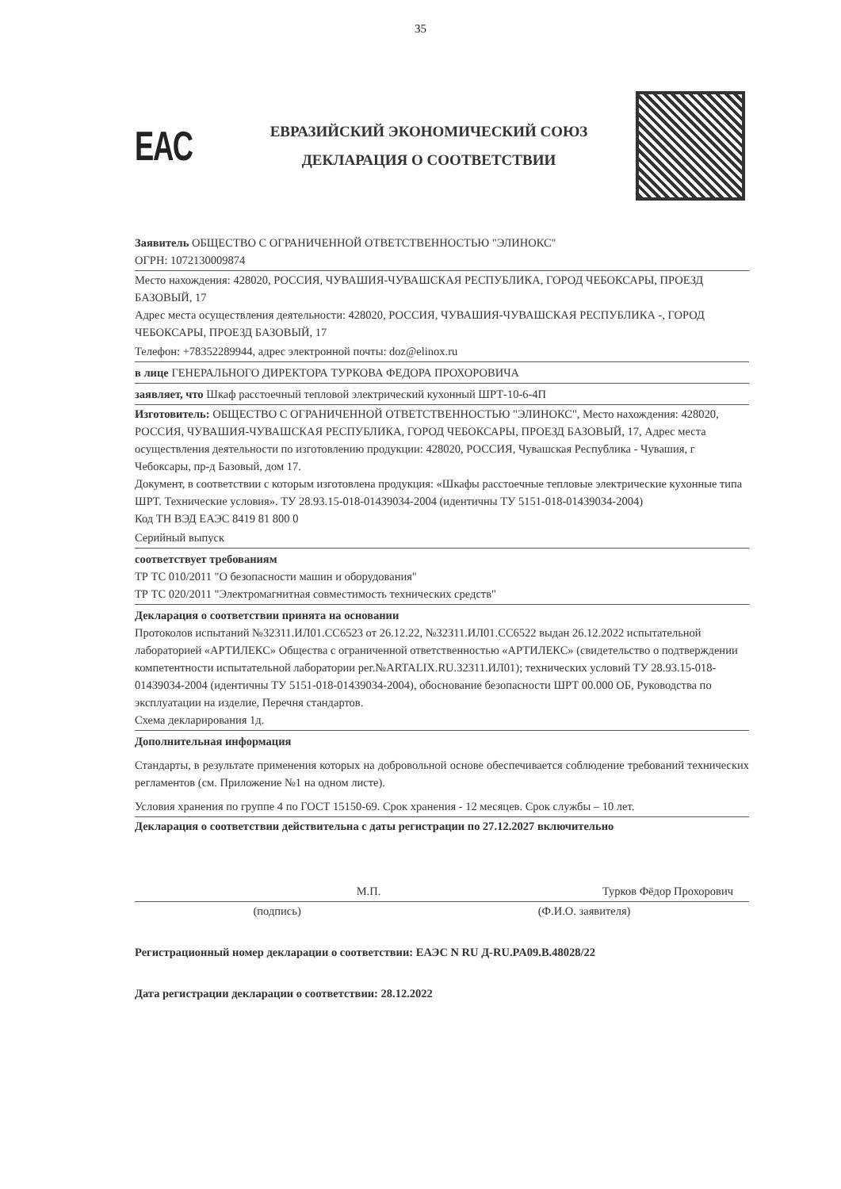35
EAC
ЕВРАЗИЙСКИЙ ЭКОНОМИЧЕСКИЙ СОЮЗ
ДЕКЛАРАЦИЯ О СООТВЕТСТВИИ
Заявитель ОБЩЕСТВО С ОГРАНИЧЕННОЙ ОТВЕТСТВЕННОСТЬЮ "ЭЛИНОКС"
ОГРН: 1072130009874
Место нахождения: 428020, РОССИЯ, ЧУВАШИЯ-ЧУВАШСКАЯ РЕСПУБЛИКА, ГОРОД ЧЕБОКСАРЫ, ПРОЕЗД БАЗОВЫЙ, 17
Адрес места осуществления деятельности: 428020, РОССИЯ, ЧУВАШИЯ-ЧУВАШСКАЯ РЕСПУБЛИКА -, ГОРОД ЧЕБОКСАРЫ, ПРОЕЗД БАЗОВЫЙ, 17
Телефон: +78352289944, адрес электронной почты: doz@elinox.ru
в лице ГЕНЕРАЛЬНОГО ДИРЕКТОРА ТУРКОВА ФЕДОРА ПРОХОРОВИЧА
заявляет, что Шкаф расстоечный тепловой электрический кухонный ШРТ-10-6-4П
Изготовитель: ОБЩЕСТВО С ОГРАНИЧЕННОЙ ОТВЕТСТВЕННОСТЬЮ "ЭЛИНОКС", Место нахождения: 428020, РОССИЯ, ЧУВАШИЯ-ЧУВАШСКАЯ РЕСПУБЛИКА, ГОРОД ЧЕБОКСАРЫ, ПРОЕЗД БАЗОВЫЙ, 17, Адрес места осуществления деятельности по изготовлению продукции: 428020, РОССИЯ, Чувашская Республика - Чувашия, г Чебоксары, пр-д Базовый, дом 17.
Документ, в соответствии с которым изготовлена продукция: «Шкафы расстоечные тепловые электрические кухонные типа ШРТ. Технические условия». ТУ 28.93.15-018-01439034-2004 (идентичны ТУ 5151-018-01439034-2004)
Код ТН ВЭД ЕАЭС 8419 81 800 0
Серийный выпуск
соответствует требованиям
ТР ТС 010/2011 "О безопасности машин и оборудования"
ТР ТС 020/2011 "Электромагнитная совместимость технических средств"
Декларация о соответствии принята на основании
Протоколов испытаний №32311.ИЛ01.СС6523 от 26.12.22, №32311.ИЛ01.СС6522 выдан 26.12.2022 испытательной лабораторией «АРТИЛЕКС» Общества с ограниченной ответственностью «АРТИЛЕКС» (свидетельство о подтверждении компетентности испытательной лаборатории рег.№ARTALIX.RU.32311.ИЛ01); технических условий ТУ 28.93.15-018-01439034-2004 (идентичны ТУ 5151-018-01439034-2004), обоснование безопасности ШРТ 00.000 ОБ, Руководства по эксплуатации на изделие, Перечня стандартов.
Схема декларирования 1д.
Дополнительная информация
Стандарты, в результате применения которых на добровольной основе обеспечивается соблюдение требований технических регламентов (см. Приложение №1 на одном листе).
Условия хранения по группе 4 по ГОСТ 15150-69. Срок хранения - 12 месяцев. Срок службы – 10 лет.
Декларация о соответствии действительна с даты регистрации по 27.12.2027 включительно
М.П. Турков Фёдор Прохорович
(подпись) (Ф.И.О. заявителя)
Регистрационный номер декларации о соответствии: ЕАЭС N RU Д-RU.PA09.B.48028/22
Дата регистрации декларации о соответствии: 28.12.2022